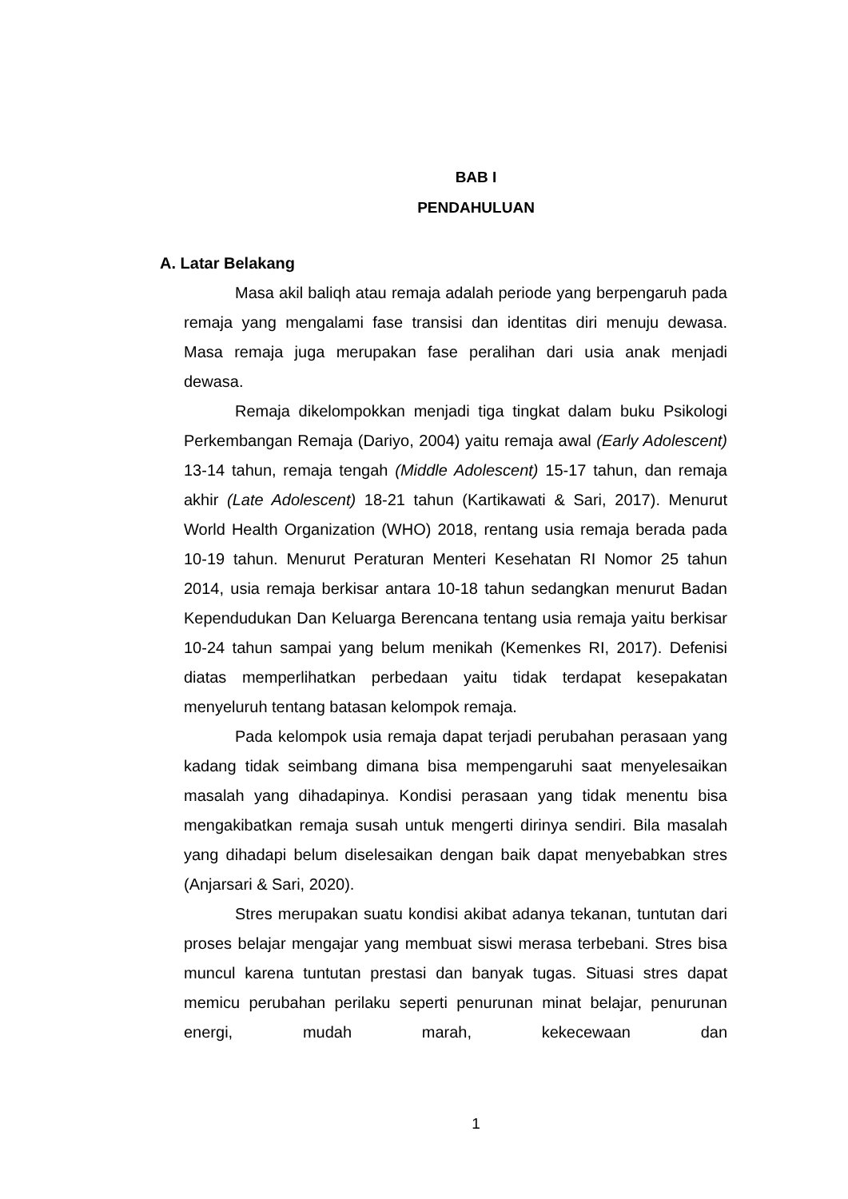BAB I
PENDAHULUAN
A. Latar Belakang
Masa akil baliqh atau remaja adalah periode yang berpengaruh pada remaja yang mengalami fase transisi dan identitas diri menuju dewasa. Masa remaja juga merupakan fase peralihan dari usia anak menjadi dewasa.
Remaja dikelompokkan menjadi tiga tingkat dalam buku Psikologi Perkembangan Remaja (Dariyo, 2004) yaitu remaja awal (Early Adolescent) 13-14 tahun, remaja tengah (Middle Adolescent) 15-17 tahun, dan remaja akhir (Late Adolescent) 18-21 tahun (Kartikawati & Sari, 2017). Menurut World Health Organization (WHO) 2018, rentang usia remaja berada pada 10-19 tahun. Menurut Peraturan Menteri Kesehatan RI Nomor 25 tahun 2014, usia remaja berkisar antara 10-18 tahun sedangkan menurut Badan Kependudukan Dan Keluarga Berencana tentang usia remaja yaitu berkisar 10-24 tahun sampai yang belum menikah (Kemenkes RI, 2017). Defenisi diatas memperlihatkan perbedaan yaitu tidak terdapat kesepakatan menyeluruh tentang batasan kelompok remaja.
Pada kelompok usia remaja dapat terjadi perubahan perasaan yang kadang tidak seimbang dimana bisa mempengaruhi saat menyelesaikan masalah yang dihadapinya. Kondisi perasaan yang tidak menentu bisa mengakibatkan remaja susah untuk mengerti dirinya sendiri. Bila masalah yang dihadapi belum diselesaikan dengan baik dapat menyebabkan stres (Anjarsari & Sari, 2020).
Stres merupakan suatu kondisi akibat adanya tekanan, tuntutan dari proses belajar mengajar yang membuat siswi merasa terbebani. Stres bisa muncul karena tuntutan prestasi dan banyak tugas. Situasi stres dapat memicu perubahan perilaku seperti penurunan minat belajar, penurunan energi, mudah marah, kekecewaan dan
1